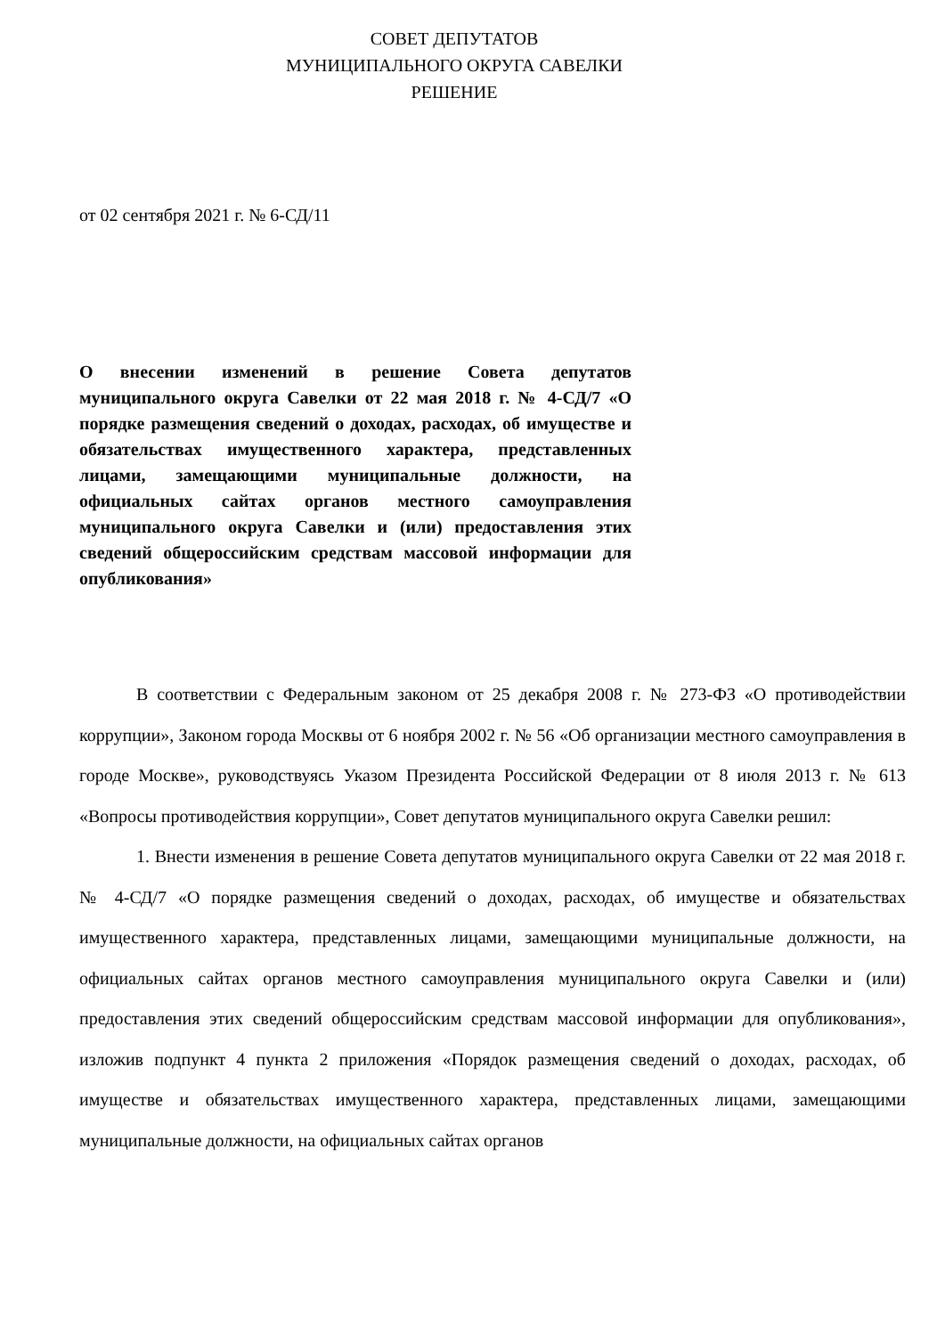СОВЕТ ДЕПУТАТОВ
МУНИЦИПАЛЬНОГО ОКРУГА САВЕЛКИ
РЕШЕНИЕ
от 02 сентября 2021 г. № 6-СД/11
О внесении изменений в решение Совета депутатов муниципального округа Савелки от 22 мая 2018 г. № 4-СД/7 «О порядке размещения сведений о доходах, расходах, об имуществе и обязательствах имущественного характера, представленных лицами, замещающими муниципальные должности, на официальных сайтах органов местного самоуправления муниципального округа Савелки и (или) предоставления этих сведений общероссийским средствам массовой информации для опубликования»
В соответствии с Федеральным законом от 25 декабря 2008 г. № 273-ФЗ «О противодействии коррупции», Законом города Москвы от 6 ноября 2002 г. № 56 «Об организации местного самоуправления в городе Москве», руководствуясь Указом Президента Российской Федерации от 8 июля 2013 г. № 613 «Вопросы противодействия коррупции», Совет депутатов муниципального округа Савелки решил:
1. Внести изменения в решение Совета депутатов муниципального округа Савелки от 22 мая 2018 г. № 4-СД/7 «О порядке размещения сведений о доходах, расходах, об имуществе и обязательствах имущественного характера, представленных лицами, замещающими муниципальные должности, на официальных сайтах органов местного самоуправления муниципального округа Савелки и (или) предоставления этих сведений общероссийским средствам массовой информации для опубликования», изложив подпункт 4 пункта 2 приложения «Порядок размещения сведений о доходах, расходах, об имуществе и обязательствах имущественного характера, представленных лицами, замещающими муниципальные должности, на официальных сайтах органов